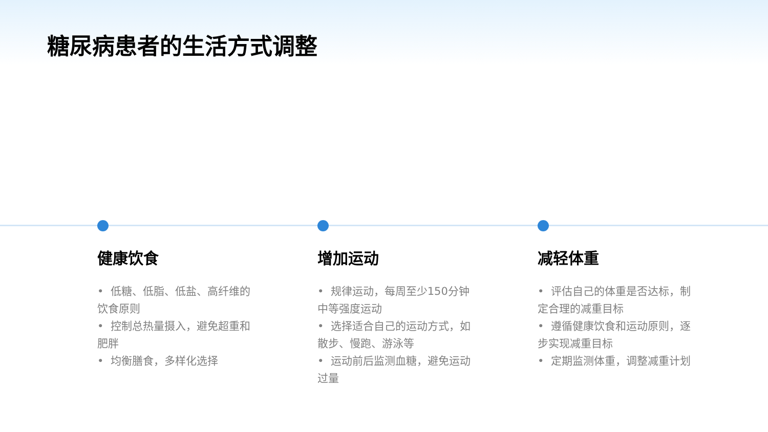糖尿病患者的生活方式调整
健康饮食
• 低糖、低脂、低盐、高纤维的饮食原则
• 控制总热量摄入，避免超重和肥胖
• 均衡膳食，多样化选择
增加运动
• 规律运动，每周至少150分钟中等强度运动
• 选择适合自己的运动方式，如散步、慢跑、游泳等
• 运动前后监测血糖，避免运动过量
减轻体重
• 评估自己的体重是否达标，制定合理的减重目标
• 遵循健康饮食和运动原则，逐步实现减重目标
• 定期监测体重，调整减重计划